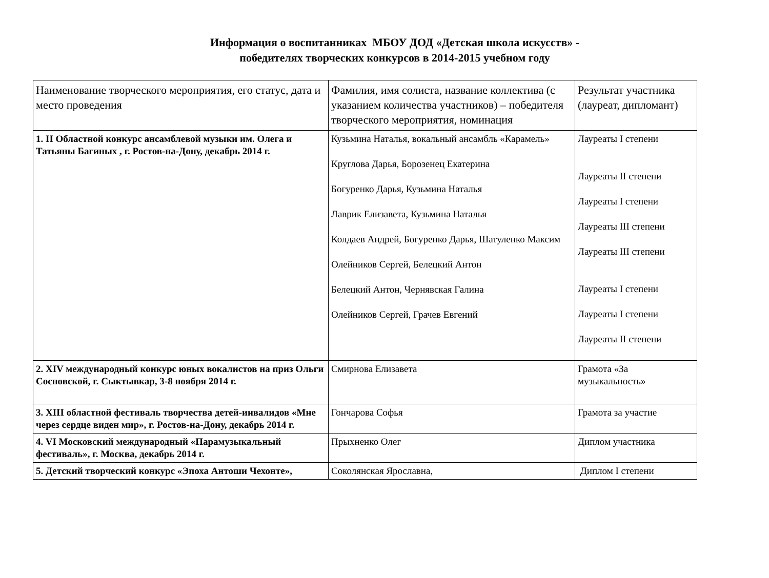Информация о воспитанниках МБОУ ДОД «Детская школа искусств» -
победителях творческих конкурсов в 2014-2015 учебном году
| Наименование творческого мероприятия, его статус, дата и место проведения | Фамилия, имя солиста, название коллектива (с указанием количества участников) – победителя творческого мероприятия, номинация | Результат участника (лауреат, дипломант) |
| 1. II Областной конкурс ансамблевой музыки им. Олега и Татьяны Багиных , г. Ростов-на-Дону, декабрь 2014 г. | Кузьмина Наталья, вокальный ансамбль «Карамель» Круглова Дарья, Борозенец Екатерина Богуренко Дарья, Кузьмина Наталья Лаврик Елизавета, Кузьмина Наталья Колдаев Андрей, Богуренко Дарья, Шатуленко Максим Олейников Сергей, Белецкий Антон Белецкий Антон, Чернявская Галина Олейников Сергей, Грачев Евгений | Лауреаты I степени Лауреаты II степени Лауреаты I степени Лауреаты III степени Лауреаты III степени Лауреаты I степени Лауреаты I степени Лауреаты II степени |
| 2. XIV международный конкурс юных вокалистов на приз Ольги Сосновской, г. Сыктывкар, 3-8 ноября 2014 г. | Смирнова Елизавета | Грамота «За музыкальность» |
| 3. XIII областной фестиваль творчества детей-инвалидов «Мне через сердце виден мир», г. Ростов-на-Дону, декабрь 2014 г. | Гончарова Софья | Грамота за участие |
| 4. VI Московский международный «Парамузыкальный фестиваль», г. Москва, декабрь 2014 г. | Прыхненко Олег | Диплом участника |
| 5. Детский творческий конкурс «Эпоха Антоши Чехонте», | Соколянская Ярославна, | Диплом I степени |